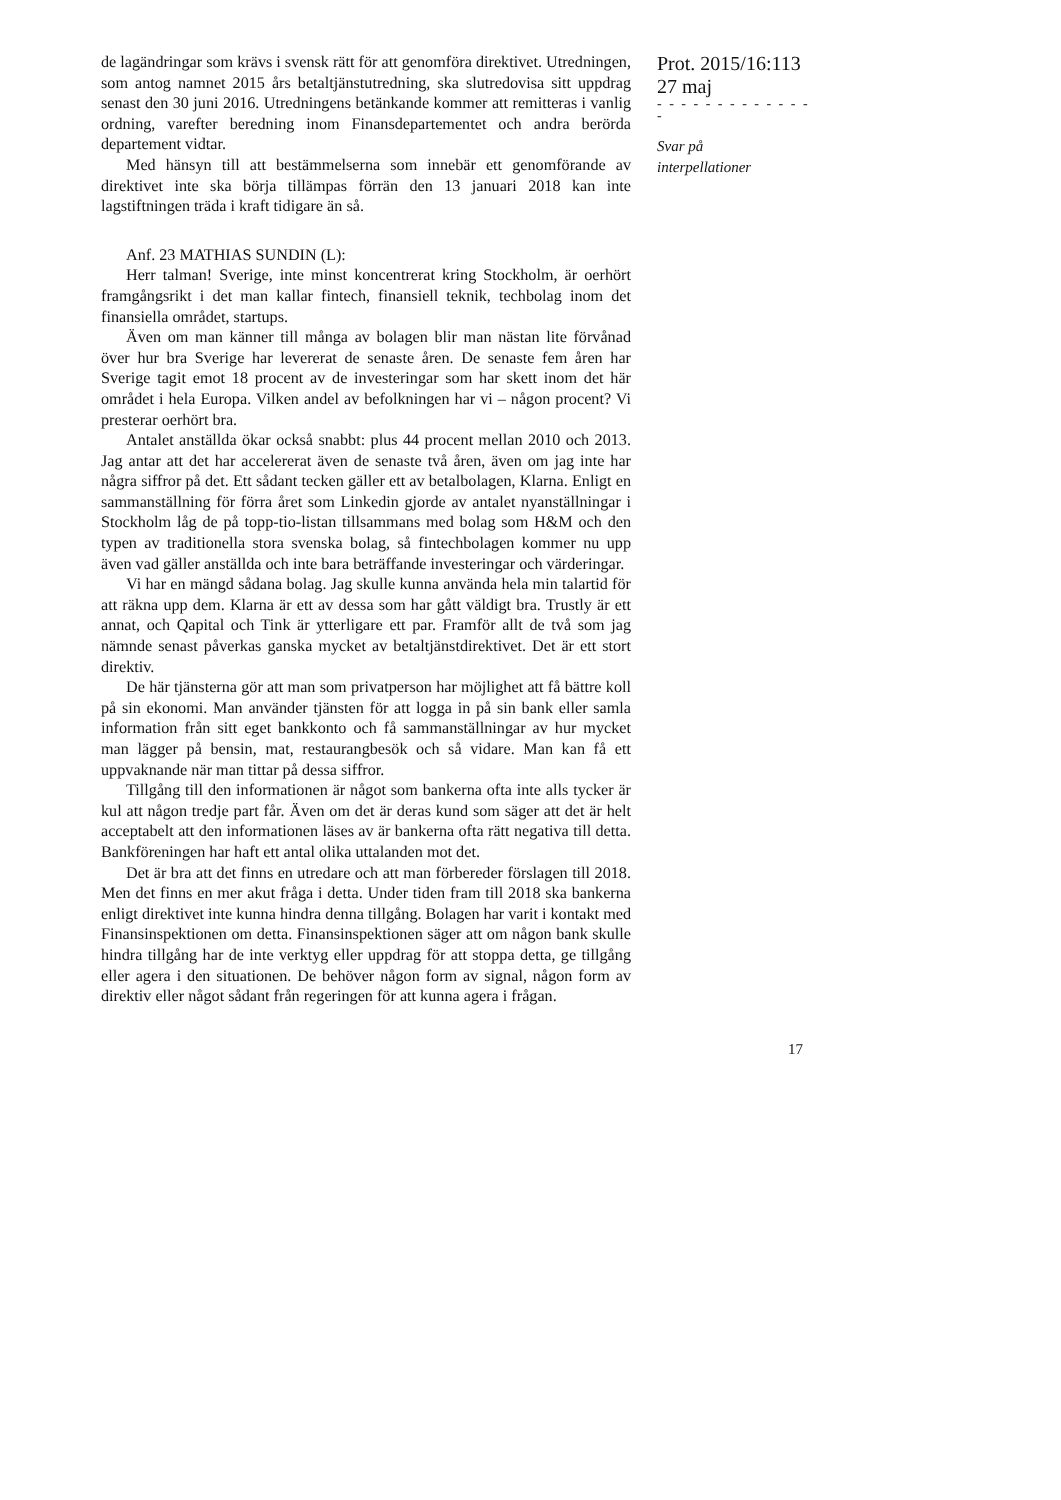de lagändringar som krävs i svensk rätt för att genomföra direktivet. Utredningen, som antog namnet 2015 års betaltjänstutredning, ska slutredovisa sitt uppdrag senast den 30 juni 2016. Utredningens betänkande kommer att remitteras i vanlig ordning, varefter beredning inom Finansdepartementet och andra berörda departement vidtar.
Med hänsyn till att bestämmelserna som innebär ett genomförande av direktivet inte ska börja tillämpas förrän den 13 januari 2018 kan inte lagstiftningen träda i kraft tidigare än så.
Anf. 23 MATHIAS SUNDIN (L):
Herr talman! Sverige, inte minst koncentrerat kring Stockholm, är oerhört framgångsrikt i det man kallar fintech, finansiell teknik, techbolag inom det finansiella området, startups.
Även om man känner till många av bolagen blir man nästan lite förvånad över hur bra Sverige har levererat de senaste åren. De senaste fem åren har Sverige tagit emot 18 procent av de investeringar som har skett inom det här området i hela Europa. Vilken andel av befolkningen har vi – någon procent? Vi presterar oerhört bra.
Antalet anställda ökar också snabbt: plus 44 procent mellan 2010 och 2013. Jag antar att det har accelererat även de senaste två åren, även om jag inte har några siffror på det. Ett sådant tecken gäller ett av betalbolagen, Klarna. Enligt en sammanställning för förra året som Linkedin gjorde av antalet nyanställningar i Stockholm låg de på topp-tio-listan tillsammans med bolag som H&M och den typen av traditionella stora svenska bolag, så fintechbolagen kommer nu upp även vad gäller anställda och inte bara beträffande investeringar och värderingar.
Vi har en mängd sådana bolag. Jag skulle kunna använda hela min talartid för att räkna upp dem. Klarna är ett av dessa som har gått väldigt bra. Trustly är ett annat, och Qapital och Tink är ytterligare ett par. Framför allt de två som jag nämnde senast påverkas ganska mycket av betaltjänstdirektivet. Det är ett stort direktiv.
De här tjänsterna gör att man som privatperson har möjlighet att få bättre koll på sin ekonomi. Man använder tjänsten för att logga in på sin bank eller samla information från sitt eget bankkonto och få sammanställningar av hur mycket man lägger på bensin, mat, restaurangbesök och så vidare. Man kan få ett uppvaknande när man tittar på dessa siffror.
Tillgång till den informationen är något som bankerna ofta inte alls tycker är kul att någon tredje part får. Även om det är deras kund som säger att det är helt acceptabelt att den informationen läses av är bankerna ofta rätt negativa till detta. Bankföreningen har haft ett antal olika uttalanden mot det.
Det är bra att det finns en utredare och att man förbereder förslagen till 2018. Men det finns en mer akut fråga i detta. Under tiden fram till 2018 ska bankerna enligt direktivet inte kunna hindra denna tillgång. Bolagen har varit i kontakt med Finansinspektionen om detta. Finansinspektionen säger att om någon bank skulle hindra tillgång har de inte verktyg eller uppdrag för att stoppa detta, ge tillgång eller agera i den situationen. De behöver någon form av signal, någon form av direktiv eller något sådant från regeringen för att kunna agera i frågan.
Prot. 2015/16:113
27 maj
- - - - - - - - - - - - - -
Svar på
interpellationer
17